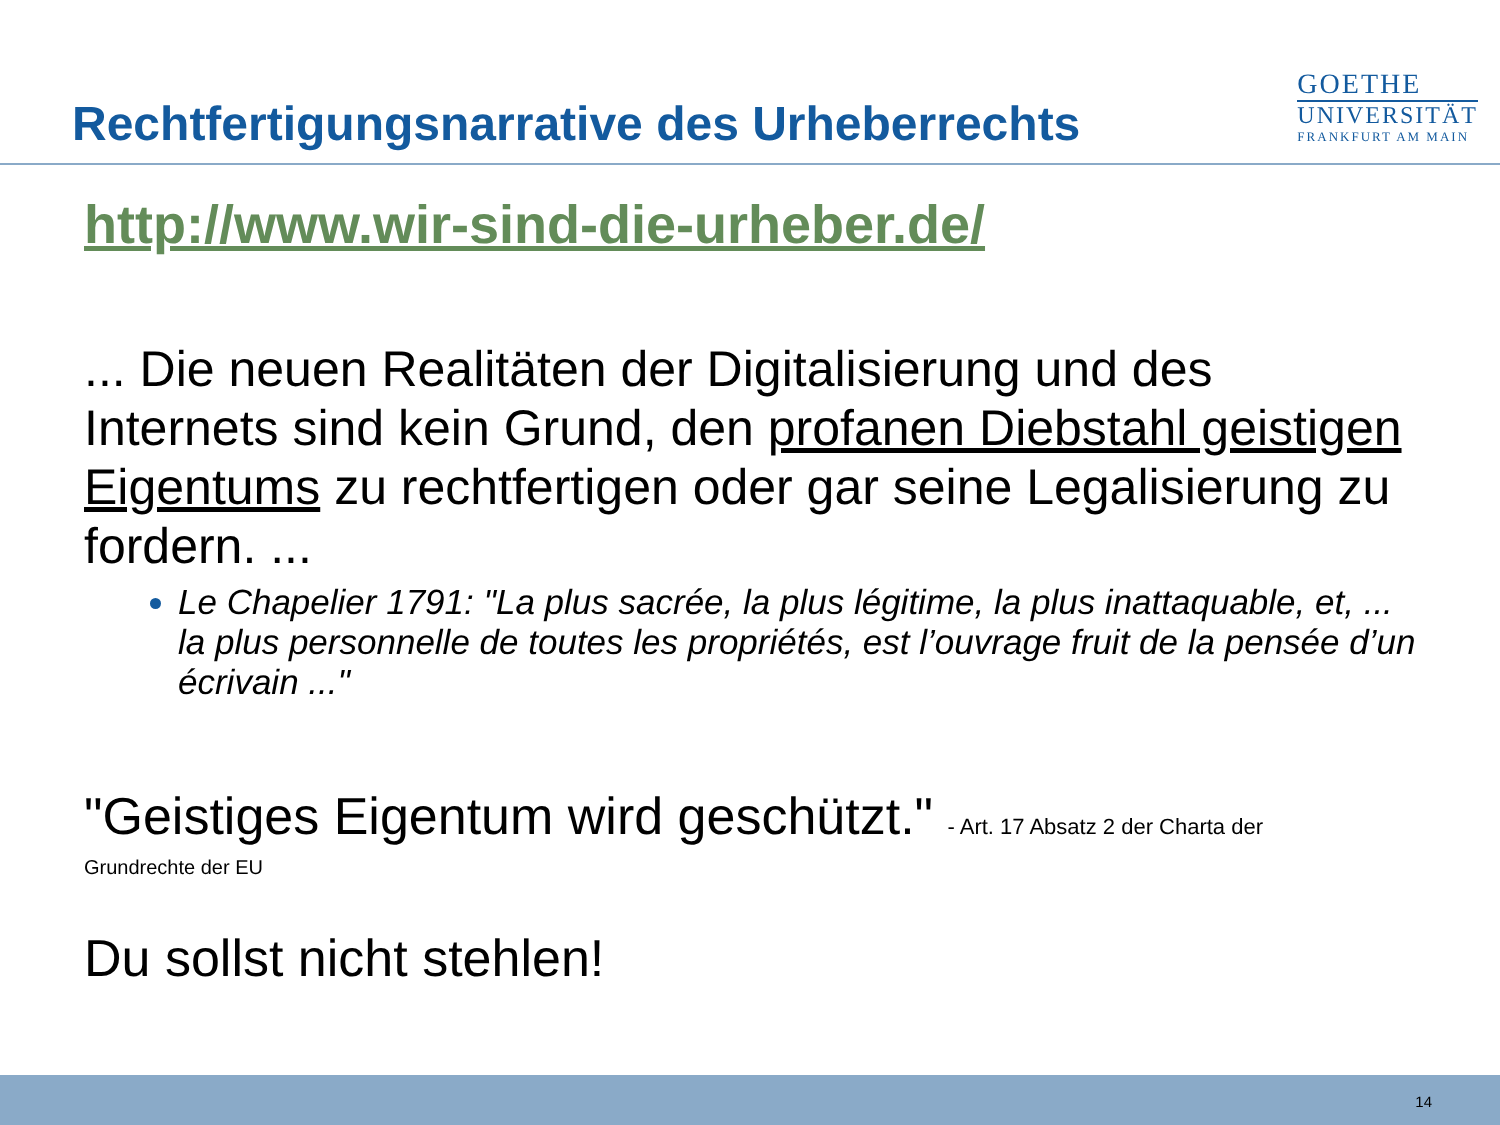Rechtfertigungsnarrative des Urheberrechts
GOETHE
UNIVERSITÄT
FRANKFURT AM MAIN
http://www.wir-sind-die-urheber.de/
... Die neuen Realitäten der Digitalisierung und des Internets sind kein Grund, den profanen Diebstahl geistigen Eigentums zu rechtfertigen oder gar seine Legalisierung zu fordern. ...
Le Chapelier 1791: "La plus sacrée, la plus légitime, la plus inattaquable, et, ... la plus personnelle de toutes les propriétés, est l’ouvrage fruit de la pensée d’un écrivain ..."
"Geistiges Eigentum wird geschützt." - Art. 17 Absatz 2 der Charta der
Grundrechte der EU
Du sollst nicht stehlen!
14